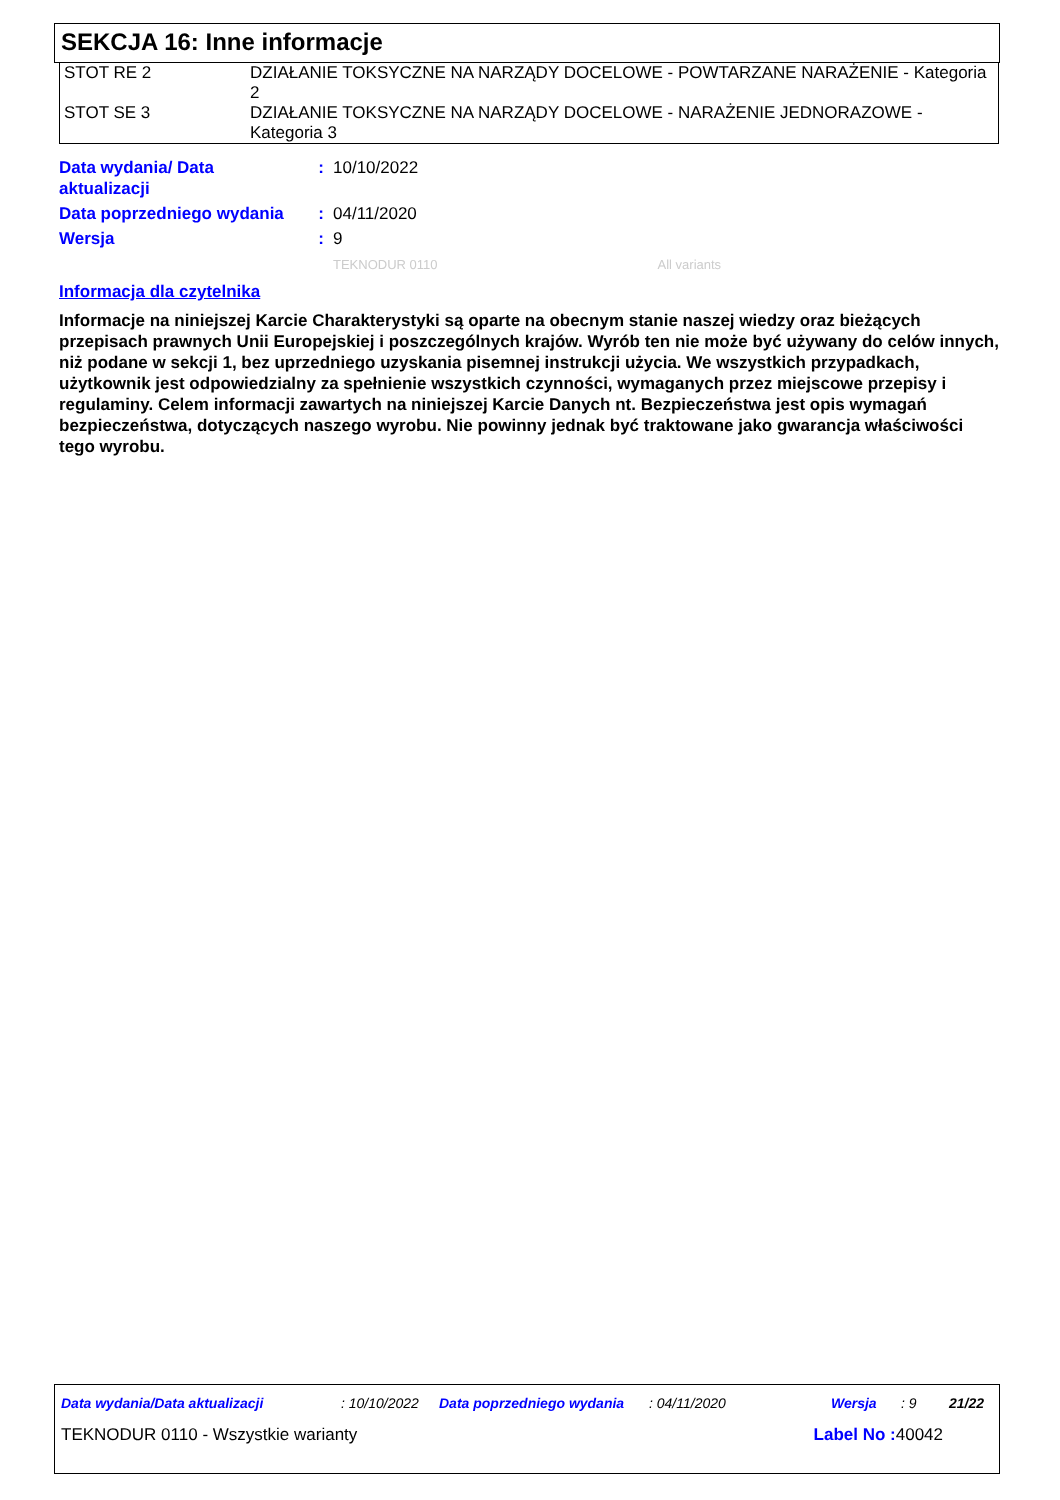SEKCJA 16: Inne informacje
| STOT RE 2 | DZIAŁANIE TOKSYCZNE NA NARZĄDY DOCELOWE - POWTARZANE NARAŻENIE - Kategoria 2 |
| STOT SE 3 | DZIAŁANIE TOKSYCZNE NA NARZĄDY DOCELOWE - NARAŻENIE JEDNORAZOWE - Kategoria 3 |
| Data wydania/ Data aktualizacji | : | 10/10/2022 |
| Data poprzedniego wydania | : | 04/11/2020 |
| Wersja | : | 9 |
| | | TEKNODUR 0110 All variants |
Informacja dla czytelnika
Informacje na niniejszej Karcie Charakterystyki są oparte na obecnym stanie naszej wiedzy oraz bieżących przepisach prawnych Unii Europejskiej i poszczególnych krajów. Wyrób ten nie może być używany do celów innych, niż podane w sekcji 1, bez uprzedniego uzyskania pisemnej instrukcji użycia. We wszystkich przypadkach, użytkownik jest odpowiedzialny za spełnienie wszystkich czynności, wymaganych przez miejscowe przepisy i regulaminy. Celem informacji zawartych na niniejszej Karcie Danych nt. Bezpieczeństwa jest opis wymagań bezpieczeństwa, dotyczących naszego wyrobu. Nie powinny jednak być traktowane jako gwarancja właściwości tego wyrobu.
Data wydania/Data aktualizacji: 10/10/2022 Data poprzedniego wydania: 04/11/2020 Wersja: 9 21/22
TEKNODUR 0110 - Wszystkie warianty Label No : 40042